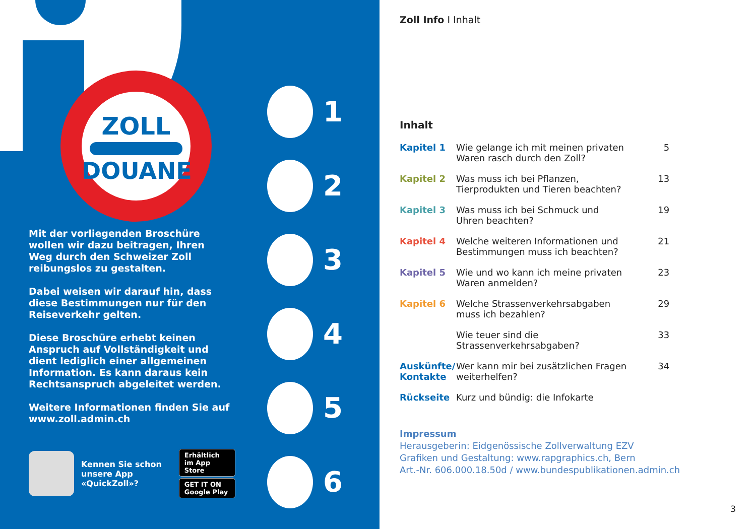ZOLL
DOUANE
Mit der vorliegenden Broschüre wollen wir dazu beitragen, Ihren Weg durch den Schweizer Zoll reibungslos zu gestalten.
Dabei weisen wir darauf hin, dass diese Bestimmungen nur für den Reiseverkehr gelten.
Diese Broschüre erhebt keinen Anspruch auf Vollständigkeit und dient lediglich einer allgemeinen Information. Es kann daraus kein Rechtsanspruch abgeleitet werden.
Weitere Informationen finden Sie auf www.zoll.admin.ch
1
2
3
4
5
6
Kennen Sie schon
unsere App
«QuickZoll»?
Erhältlich im App Store
GET IT ON Google Play
Zoll Info I Inhalt
Inhalt
| Kapitel 1 | Wie gelange ich mit meinen privaten Waren rasch durch den Zoll? | 5 |
| Kapitel 2 | Was muss ich bei Pflanzen, Tierprodukten und Tieren beachten? | 13 |
| Kapitel 3 | Was muss ich bei Schmuck und Uhren beachten? | 19 |
| Kapitel 4 | Welche weiteren Informationen und Bestimmungen muss ich beachten? | 21 |
| Kapitel 5 | Wie und wo kann ich meine privaten Waren anmelden? | 23 |
| Kapitel 6 | Welche Strassenverkehrsabgaben muss ich bezahlen? | 29 |
| | Wie teuer sind die Strassenverkehrsabgaben? | 33 |
| Auskünfte/ Kontakte | Wer kann mir bei zusätzlichen Fragen weiterhelfen? | 34 |
| Rückseite | Kurz und bündig: die Infokarte | |
Impressum
Herausgeberin: Eidgenössische Zollverwaltung EZV
Grafiken und Gestaltung: www.rapgraphics.ch, Bern
Art.-Nr. 606.000.18.50d / www.bundespublikationen.admin.ch
3